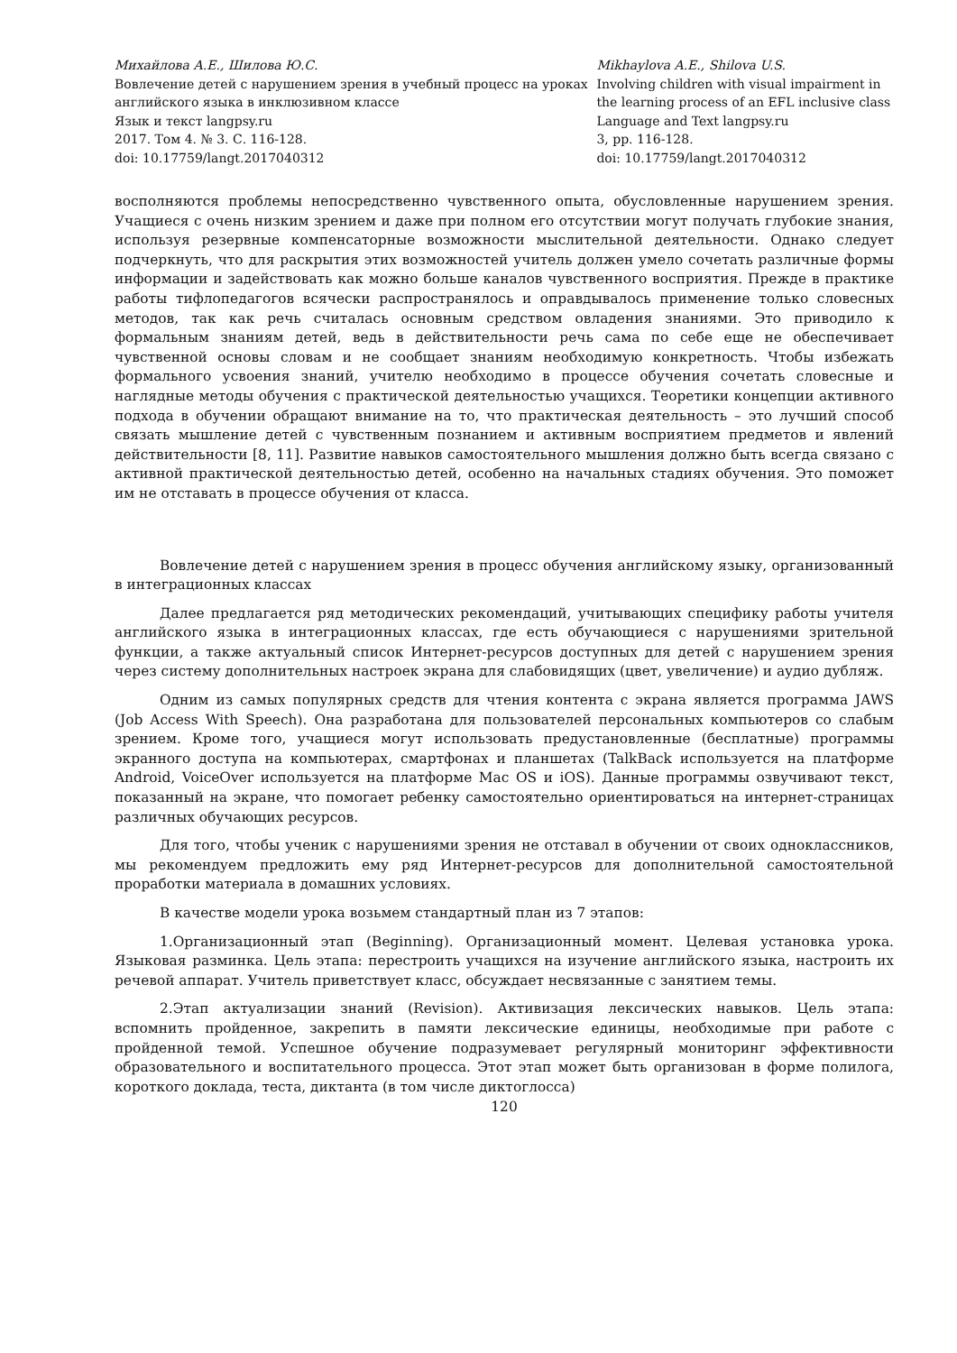Михайлова А.Е., Шилова Ю.С.
Вовлечение детей с нарушением зрения в учебный процесс на уроках английского языка в инклюзивном классе
Язык и текст langpsy.ru
2017. Том 4. № 3. С. 116-128.
doi: 10.17759/langt.2017040312
Mikhaylova A.E., Shilova U.S.
Involving children with visual impairment in the learning process of an EFL inclusive class
Language and Text langpsy.ru
3, pp. 116-128.
doi: 10.17759/langt.2017040312
восполняются проблемы непосредственно чувственного опыта, обусловленные нарушением зрения. Учащиеся с очень низким зрением и даже при полном его отсутствии могут получать глубокие знания, используя резервные компенсаторные возможности мыслительной деятельности. Однако следует подчеркнуть, что для раскрытия этих возможностей учитель должен умело сочетать различные формы информации и задействовать как можно больше каналов чувственного восприятия. Прежде в практике работы тифлопедагогов всячески распространялось и оправдывалось применение только словесных методов, так как речь считалась основным средством овладения знаниями. Это приводило к формальным знаниям детей, ведь в действительности речь сама по себе еще не обеспечивает чувственной основы словам и не сообщает знаниям необходимую конкретность. Чтобы избежать формального усвоения знаний, учителю необходимо в процессе обучения сочетать словесные и наглядные методы обучения с практической деятельностью учащихся. Теоретики концепции активного подхода в обучении обращают внимание на то, что практическая деятельность – это лучший способ связать мышление детей с чувственным познанием и активным восприятием предметов и явлений действительности [8, 11]. Развитие навыков самостоятельного мышления должно быть всегда связано с активной практической деятельностью детей, особенно на начальных стадиях обучения. Это поможет им не отставать в процессе обучения от класса.
Вовлечение детей с нарушением зрения в процесс обучения английскому языку, организованный в интеграционных классах
Далее предлагается ряд методических рекомендаций, учитывающих специфику работы учителя английского языка в интеграционных классах, где есть обучающиеся с нарушениями зрительной функции, а также актуальный список Интернет-ресурсов доступных для детей с нарушением зрения через систему дополнительных настроек экрана для слабовидящих (цвет, увеличение) и аудио дубляж.
Одним из самых популярных средств для чтения контента с экрана является программа JAWS (Job Access With Speech). Она разработана для пользователей персональных компьютеров со слабым зрением. Кроме того, учащиеся могут использовать предустановленные (бесплатные) программы экранного доступа на компьютерах, смартфонах и планшетах (TalkBack используется на платформе Android, VoiceOver используется на платформе Mac OS и iOS). Данные программы озвучивают текст, показанный на экране, что помогает ребенку самостоятельно ориентироваться на интернет-страницах различных обучающих ресурсов.
Для того, чтобы ученик с нарушениями зрения не отставал в обучении от своих одноклассников, мы рекомендуем предложить ему ряд Интернет-ресурсов для дополнительной самостоятельной проработки материала в домашних условиях.
В качестве модели урока возьмем стандартный план из 7 этапов:
1.Организационный этап (Beginning). Организационный момент. Целевая установка урока. Языковая разминка. Цель этапа: перестроить учащихся на изучение английского языка, настроить их речевой аппарат. Учитель приветствует класс, обсуждает несвязанные с занятием темы.
2.Этап актуализации знаний (Revision). Активизация лексических навыков. Цель этапа: вспомнить пройденное, закрепить в памяти лексические единицы, необходимые при работе с пройденной темой. Успешное обучение подразумевает регулярный мониторинг эффективности образовательного и воспитательного процесса. Этот этап может быть организован в форме полилога, короткого доклада, теста, диктанта (в том числе диктоглосса)
120